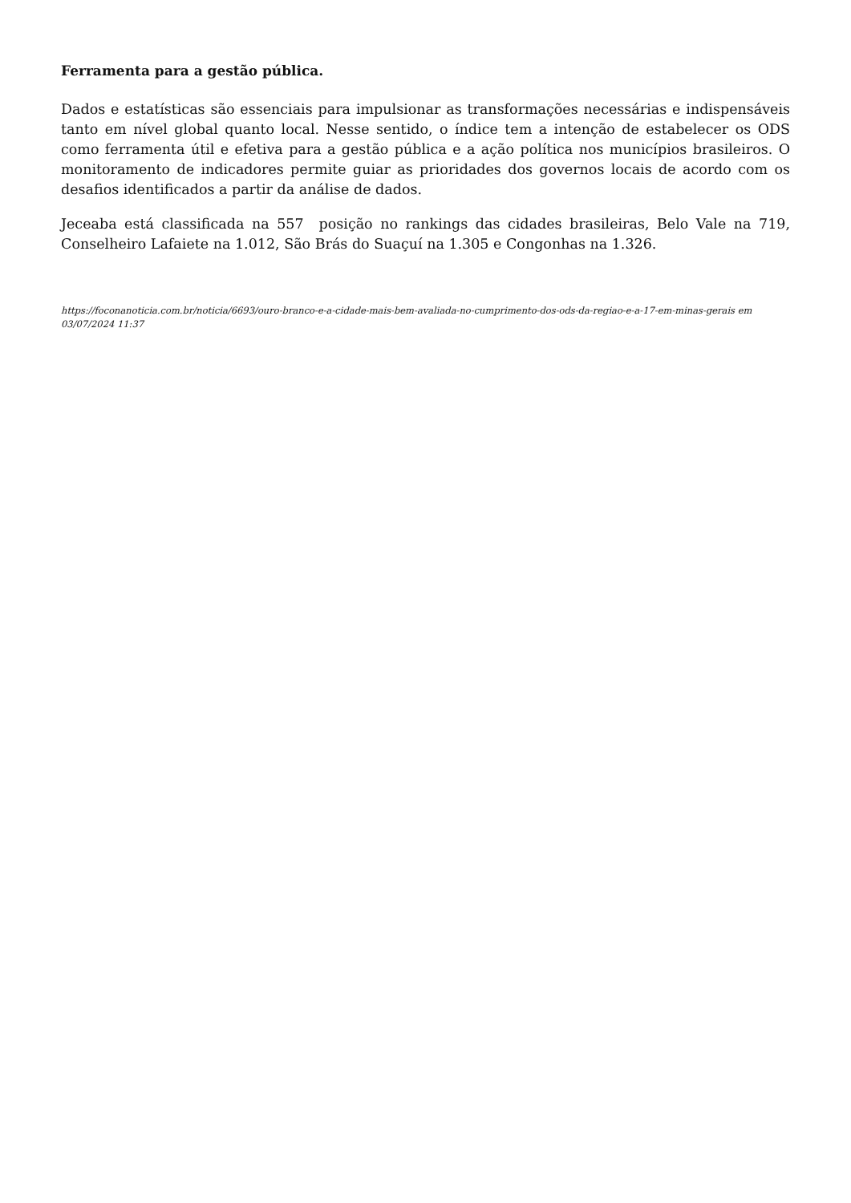Ferramenta para a gestão pública.
Dados e estatísticas são essenciais para impulsionar as transformações necessárias e indispensáveis tanto em nível global quanto local. Nesse sentido, o índice tem a intenção de estabelecer os ODS como ferramenta útil e efetiva para a gestão pública e a ação política nos municípios brasileiros. O monitoramento de indicadores permite guiar as prioridades dos governos locais de acordo com os desafios identificados a partir da análise de dados.
Jeceaba está classificada na 557 posição no rankings das cidades brasileiras, Belo Vale na 719, Conselheiro Lafaiete na 1.012, São Brás do Suaçuí na 1.305 e Congonhas na 1.326.
https://foconanoticia.com.br/noticia/6693/ouro-branco-e-a-cidade-mais-bem-avaliada-no-cumprimento-dos-ods-da-regiao-e-a-17-em-minas-gerais em 03/07/2024 11:37